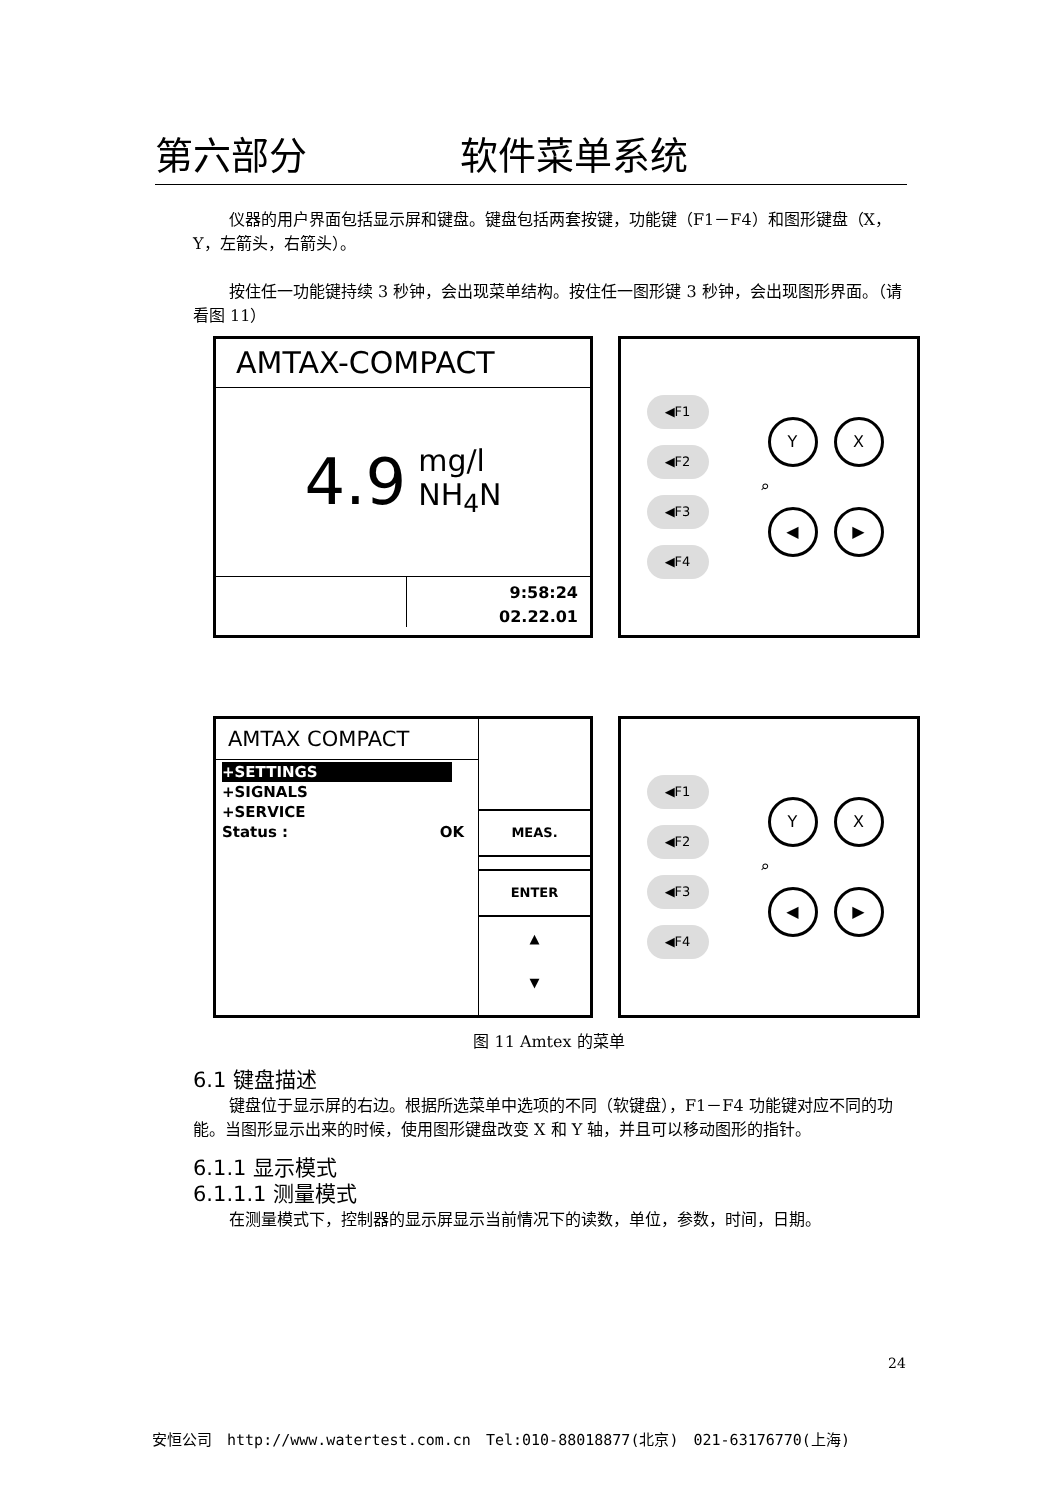第六部分 软件菜单系统
仪器的用户界面包括显示屏和键盘。键盘包括两套按键，功能键（F1－F4）和图形键盘（X，Y，左箭头，右箭头）。
按住任一功能键持续 3 秒钟，会出现菜单结构。按住任一图形键 3 秒钟，会出现图形界面。（请看图 11）
AMTAX-COMPACT
4.9 mg/l
NH<sub>4</sub>N
9:58:24
02.22.01
◀F1
◀F2
◀F3
◀F4
Y X
⌕
◀ ▶
AMTAX COMPACT
+SETTINGS
+SIGNALS
+SERVICE
Status : OK
MEAS.
ENTER
▲
▼
◀F1
◀F2
◀F3
◀F4
Y X
⌕
◀ ▶
图 11 Amtex 的菜单
6.1 键盘描述
键盘位于显示屏的右边。根据所选菜单中选项的不同（软键盘），F1－F4 功能键对应不同的功能。当图形显示出来的时候，使用图形键盘改变 X 和 Y 轴，并且可以移动图形的指针。
6.1.1 显示模式
6.1.1.1 测量模式
在测量模式下，控制器的显示屏显示当前情况下的读数，单位，参数，时间，日期。
24
安恒公司 http://www.watertest.com.cn Tel:010-88018877(北京) 021-63176770(上海)